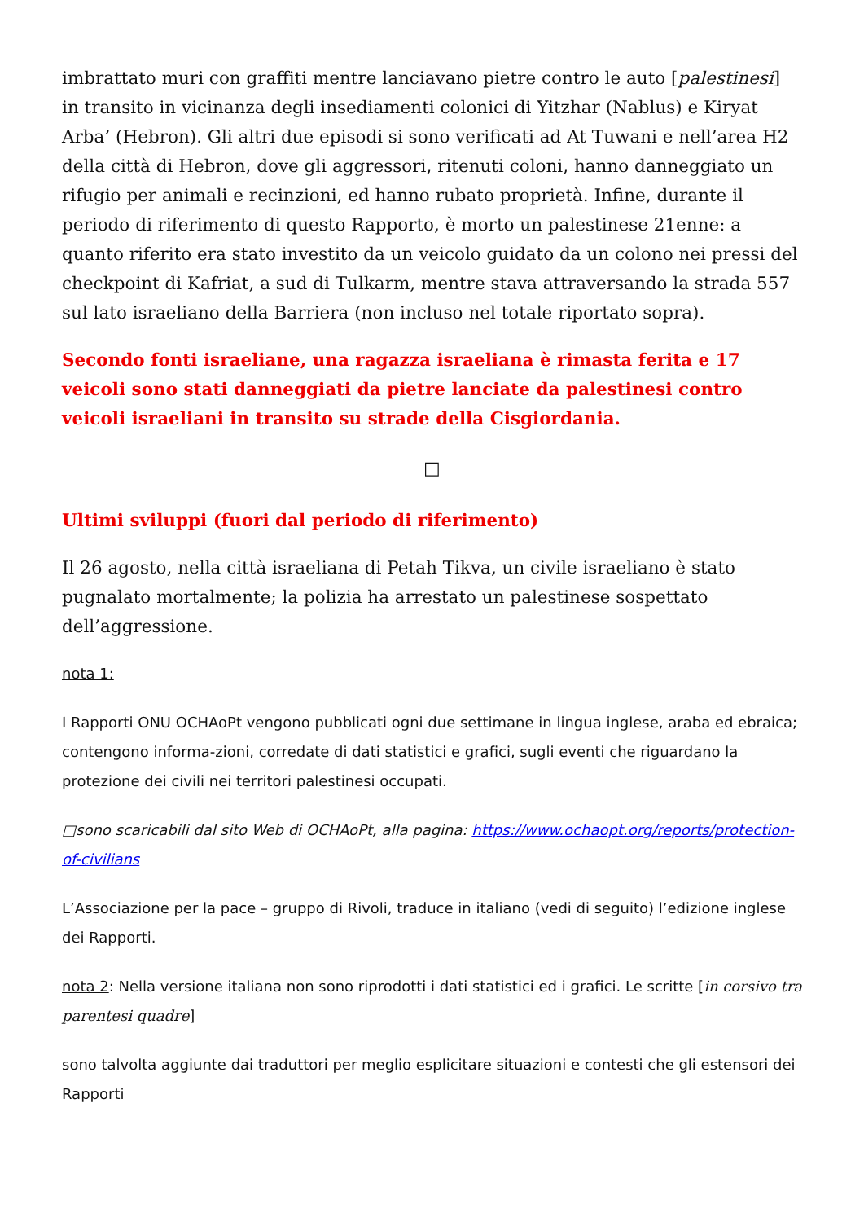imbrattato muri con graffiti mentre lanciavano pietre contro le auto [palestinesi] in transito in vicinanza degli insediamenti colonici di Yitzhar (Nablus) e Kiryat Arba’ (Hebron). Gli altri due episodi si sono verificati ad At Tuwani e nell’area H2 della città di Hebron, dove gli aggressori, ritenuti coloni, hanno danneggiato un rifugio per animali e recinzioni, ed hanno rubato proprietà. Infine, durante il periodo di riferimento di questo Rapporto, è morto un palestinese 21enne: a quanto riferito era stato investito da un veicolo guidato da un colono nei pressi del checkpoint di Kafriat, a sud di Tulkarm, mentre stava attraversando la strada 557 sul lato israeliano della Barriera (non incluso nel totale riportato sopra).
Secondo fonti israeliane, una ragazza israeliana è rimasta ferita e 17 veicoli sono stati danneggiati da pietre lanciate da palestinesi contro veicoli israeliani in transito su strade della Cisgiordania.
□
Ultimi sviluppi (fuori dal periodo di riferimento)
Il 26 agosto, nella città israeliana di Petah Tikva, un civile israeliano è stato pugnalato mortalmente; la polizia ha arrestato un palestinese sospettato dell’aggressione.
nota 1:
I Rapporti ONU OCHAoPt vengono pubblicati ogni due settimane in lingua inglese, araba ed ebraica; contengono informa-zioni, corredate di dati statistici e grafici, sugli eventi che riguardano la protezione dei civili nei territori palestinesi occupati.
□sono scaricabili dal sito Web di OCHAoPt, alla pagina: https://www.ochaopt.org/reports/protection-of-civilians
L’Associazione per la pace – gruppo di Rivoli, traduce in italiano (vedi di seguito) l’edizione inglese dei Rapporti.
nota 2: Nella versione italiana non sono riprodotti i dati statistici ed i grafici. Le scritte [in corsivo tra parentesi quadre]
sono talvolta aggiunte dai traduttori per meglio esplicitare situazioni e contesti che gli estensori dei Rapporti